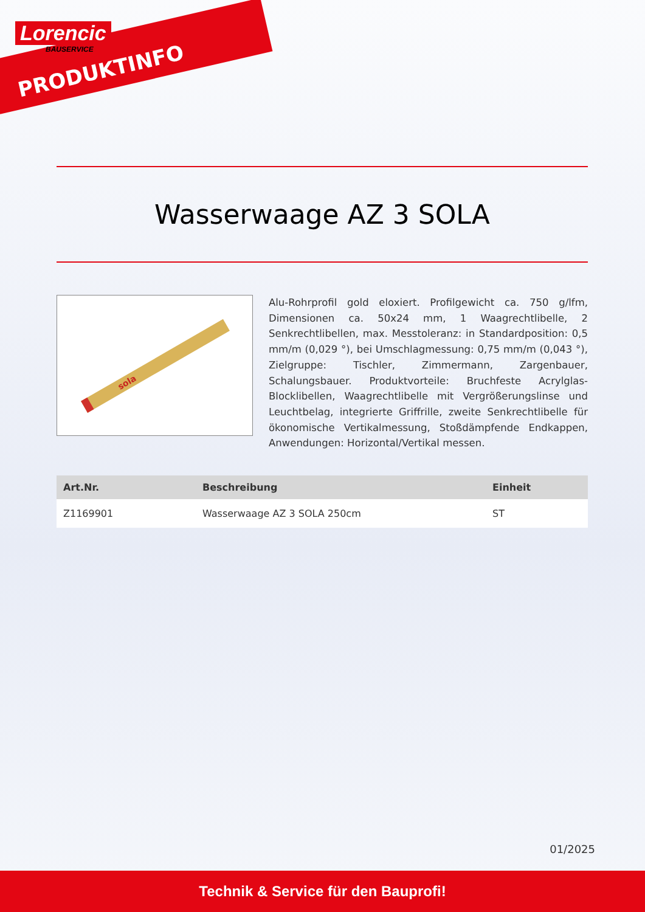Lorencic
BAUSERVICE
PRODUKTINFO
Wasserwaage AZ 3 SOLA
sola
Alu-Rohrprofil gold eloxiert. Profilgewicht ca. 750 g/lfm, Dimensionen ca. 50x24 mm, 1 Waagrechtlibelle, 2 Senkrechtlibellen, max. Messtoleranz: in Standardposition: 0,5 mm/m (0,029 °), bei Umschlagmessung: 0,75 mm/m (0,043 °), Zielgruppe: Tischler, Zimmermann, Zargenbauer, Schalungsbauer. Produktvorteile: Bruchfeste Acrylglas-Blocklibellen, Waagrechtlibelle mit Vergrößerungslinse und Leuchtbelag, integrierte Griffrille, zweite Senkrechtlibelle für ökonomische Vertikalmessung, Stoßdämpfende Endkappen, Anwendungen: Horizontal/Vertikal messen.
| Art.Nr. | Beschreibung | Einheit |
| --- | --- | --- |
| Z1169901 | Wasserwaage AZ 3 SOLA 250cm | ST |
01/2025
Technik & Service für den Bauprofi!